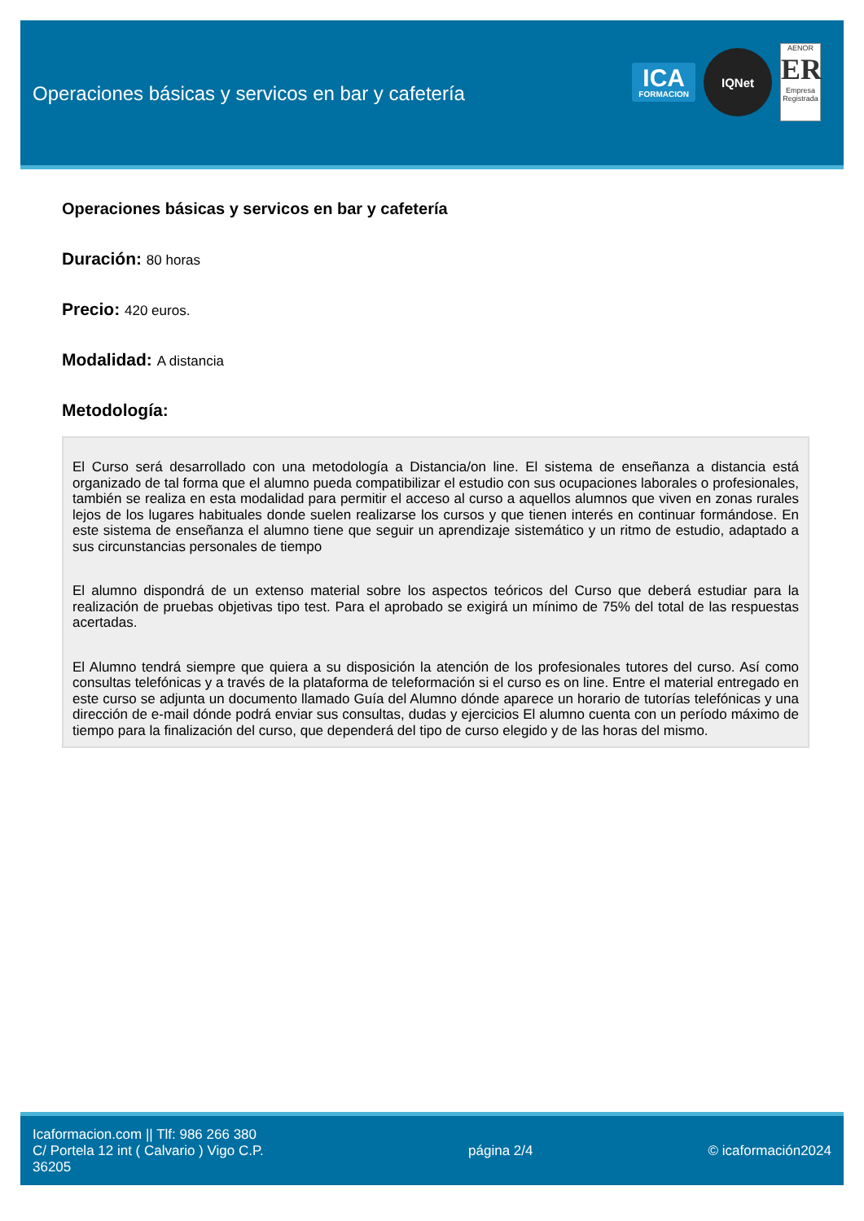Operaciones básicas y servicos en bar y cafetería
ICA
FORMACION
IQNet
AENOR
ER
Empresa Registrada
Operaciones básicas y servicos en bar y cafetería
Duración: 80 horas
Precio: 420 euros.
Modalidad: A distancia
Metodología:
El Curso será desarrollado con una metodología a Distancia/on line. El sistema de enseñanza a distancia está organizado de tal forma que el alumno pueda compatibilizar el estudio con sus ocupaciones laborales o profesionales, también se realiza en esta modalidad para permitir el acceso al curso a aquellos alumnos que viven en zonas rurales lejos de los lugares habituales donde suelen realizarse los cursos y que tienen interés en continuar formándose. En este sistema de enseñanza el alumno tiene que seguir un aprendizaje sistemático y un ritmo de estudio, adaptado a sus circunstancias personales de tiempo
El alumno dispondrá de un extenso material sobre los aspectos teóricos del Curso que deberá estudiar para la realización de pruebas objetivas tipo test. Para el aprobado se exigirá un mínimo de 75% del total de las respuestas acertadas.
El Alumno tendrá siempre que quiera a su disposición la atención de los profesionales tutores del curso. Así como consultas telefónicas y a través de la plataforma de teleformación si el curso es on line. Entre el material entregado en este curso se adjunta un documento llamado Guía del Alumno dónde aparece un horario de tutorías telefónicas y una dirección de e-mail dónde podrá enviar sus consultas, dudas y ejercicios El alumno cuenta con un período máximo de tiempo para la finalización del curso, que dependerá del tipo de curso elegido y de las horas del mismo.
Icaformacion.com || Tlf: 986 266 380
C/ Portela 12 int ( Calvario ) Vigo C.P. 36205
página 2/4 © icaformación2024